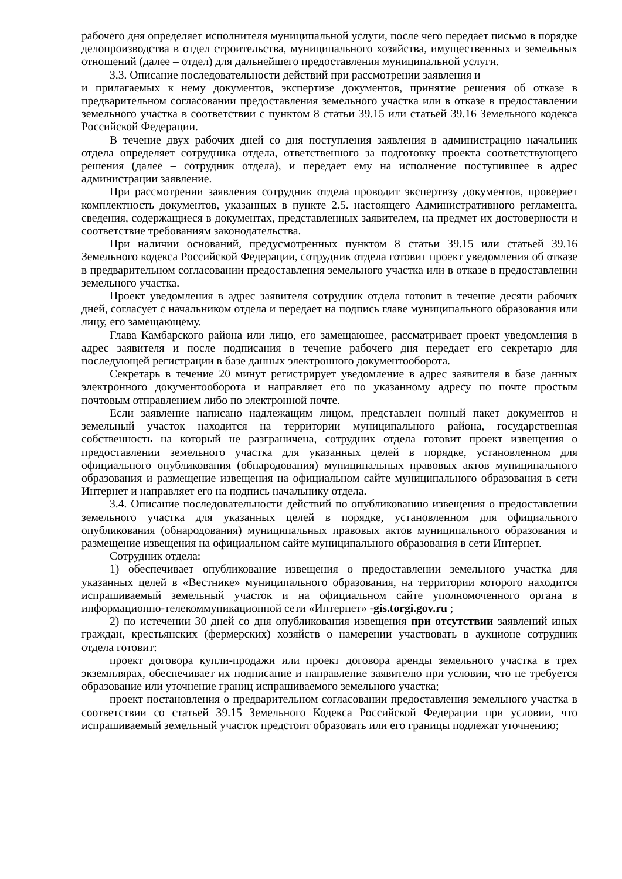рабочего дня определяет исполнителя муниципальной услуги, после чего передает письмо в порядке делопроизводства в отдел строительства, муниципального хозяйства, имущественных и земельных отношений (далее – отдел) для дальнейшего предоставления муниципальной услуги.
3.3. Описание последовательности действий при рассмотрении заявления и
и прилагаемых к нему документов, экспертизе документов, принятие решения об отказе в предварительном согласовании предоставления земельного участка или в отказе в предоставлении земельного участка в соответствии с пунктом 8 статьи 39.15 или статьей 39.16 Земельного кодекса Российской Федерации.
В течение двух рабочих дней со дня поступления заявления в администрацию начальник отдела определяет сотрудника отдела, ответственного за подготовку проекта соответствующего решения (далее – сотрудник отдела), и передает ему на исполнение поступившее в адрес администрации заявление.
При рассмотрении заявления сотрудник отдела проводит экспертизу документов, проверяет комплектность документов, указанных в пункте 2.5. настоящего Административного регламента, сведения, содержащиеся в документах, представленных заявителем, на предмет их достоверности и соответствие требованиям законодательства.
При наличии оснований, предусмотренных пунктом 8 статьи 39.15 или статьей 39.16 Земельного кодекса Российской Федерации, сотрудник отдела готовит проект уведомления об отказе в предварительном согласовании предоставления земельного участка или в отказе в предоставлении земельного участка.
Проект уведомления в адрес заявителя сотрудник отдела готовит в течение десяти рабочих дней, согласует с начальником отдела и передает на подпись главе муниципального образования или лицу, его замещающему.
Глава Камбарского района или лицо, его замещающее, рассматривает проект уведомления в адрес заявителя и после подписания в течение рабочего дня передает его секретарю для последующей регистрации в базе данных электронного документооборота.
Секретарь в течение 20 минут регистрирует уведомление в адрес заявителя в базе данных электронного документооборота и направляет его по указанному адресу по почте простым почтовым отправлением либо по электронной почте.
Если заявление написано надлежащим лицом, представлен полный пакет документов и земельный участок находится на территории муниципального района, государственная собственность на который не разграничена, сотрудник отдела готовит проект извещения о предоставлении земельного участка для указанных целей в порядке, установленном для официального опубликования (обнародования) муниципальных правовых актов муниципального образования и размещение извещения на официальном сайте муниципального образования в сети Интернет и направляет его на подпись начальнику отдела.
3.4. Описание последовательности действий по опубликованию извещения о предоставлении земельного участка для указанных целей в порядке, установленном для официального опубликования (обнародования) муниципальных правовых актов муниципального образования и размещение извещения на официальном сайте муниципального образования в сети Интернет.
Сотрудник отдела:
1) обеспечивает опубликование извещения о предоставлении земельного участка для указанных целей в «Вестнике» муниципального образования, на территории которого находится испрашиваемый земельный участок и на официальном сайте уполномоченного органа в информационно-телекоммуникационной сети «Интернет» -gis.torgi.gov.ru ;
2) по истечении 30 дней со дня опубликования извещения при отсутствии заявлений иных граждан, крестьянских (фермерских) хозяйств о намерении участвовать в аукционе сотрудник отдела готовит:
проект договора купли-продажи или проект договора аренды земельного участка в трех экземплярах, обеспечивает их подписание и направление заявителю при условии, что не требуется образование или уточнение границ испрашиваемого земельного участка;
проект постановления о предварительном согласовании предоставления земельного участка в соответствии со статьей 39.15 Земельного Кодекса Российской Федерации при условии, что испрашиваемый земельный участок предстоит образовать или его границы подлежат уточнению;